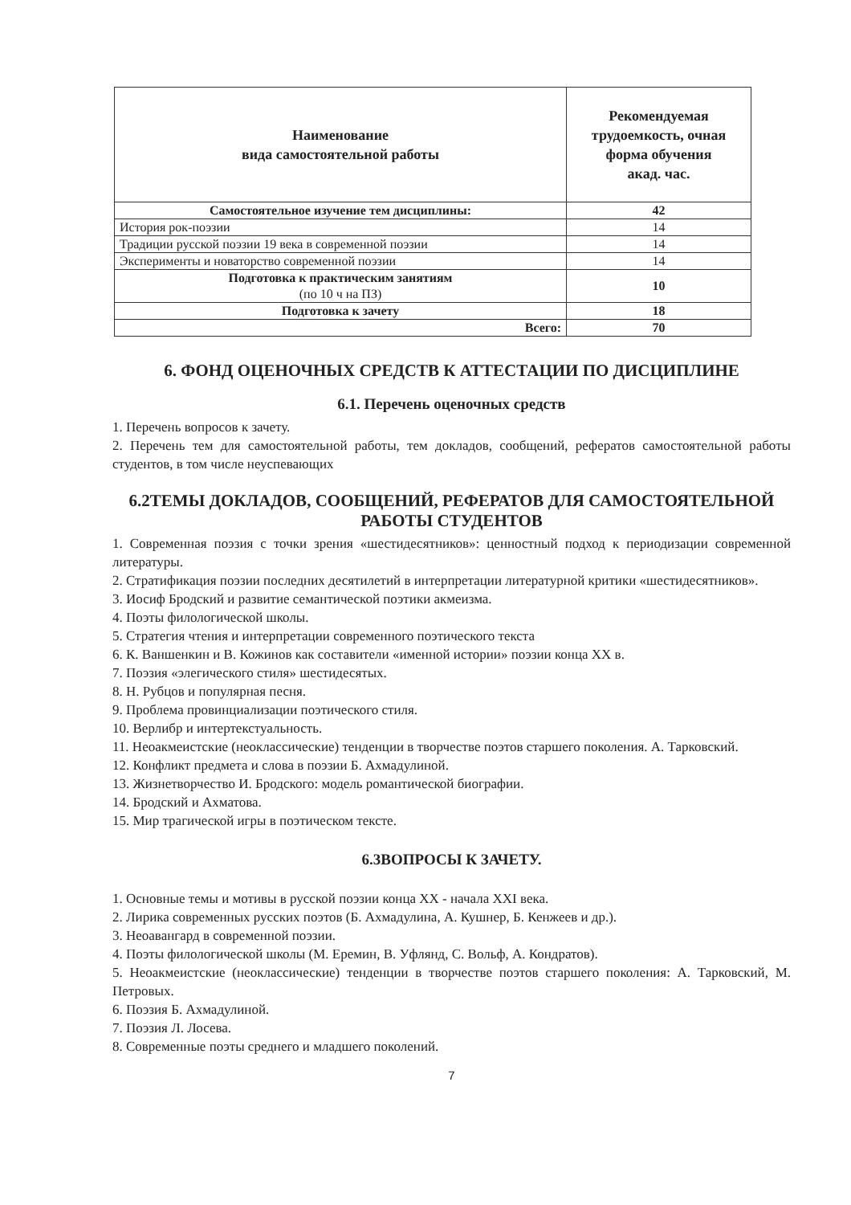| Наименование вида самостоятельной работы | Рекомендуемая трудоемкость, очная форма обучения акад. час. |
| --- | --- |
| Самостоятельное изучение тем дисциплины: | 42 |
| История рок-поэзии | 14 |
| Традиции русской поэзии 19 века в современной поэзии | 14 |
| Эксперименты и новаторство современной поэзии | 14 |
| Подготовка к практическим занятиям (по 10 ч на ПЗ) | 10 |
| Подготовка к зачету | 18 |
| Всего: | 70 |
6. ФОНД ОЦЕНОЧНЫХ СРЕДСТВ К АТТЕСТАЦИИ ПО ДИСЦИПЛИНЕ
6.1. Перечень оценочных средств
1. Перечень вопросов к зачету.
2. Перечень тем для самостоятельной работы, тем докладов, сообщений, рефератов самостоятельной работы студентов, в том числе неуспевающих
6.2ТЕМЫ ДОКЛАДОВ, СООБЩЕНИЙ, РЕФЕРАТОВ ДЛЯ САМОСТОЯТЕЛЬНОЙ РАБОТЫ СТУДЕНТОВ
1. Современная поэзия с точки зрения «шестидесятников»: ценностный подход к периодизации современной литературы.
2. Стратификация поэзии последних десятилетий в интерпретации литературной критики «шестидесятников».
3. Иосиф Бродский и развитие семантической поэтики акмеизма.
4. Поэты филологической школы.
5. Стратегия чтения и интерпретации современного поэтического текста
6. К. Ваншенкин и В. Кожинов как составители «именной истории» поэзии конца XX в.
7. Поэзия «элегического стиля» шестидесятых.
8. Н. Рубцов и популярная песня.
9. Проблема провинциализации поэтического стиля.
10. Верлибр и интертекстуальность.
11. Неоакмеистские (неоклассические) тенденции в творчестве поэтов старшего поколения. А. Тарковский.
12. Конфликт предмета и слова в поэзии Б. Ахмадулиной.
13. Жизнетворчество И. Бродского: модель романтической биографии.
14. Бродский и Ахматова.
15. Мир трагической игры в поэтическом тексте.
6.3ВОПРОСЫ К ЗАЧЕТУ.
1. Основные темы и мотивы в русской поэзии конца XX - начала XXI века.
2. Лирика современных русских поэтов (Б. Ахмадулина, А. Кушнер, Б. Кенжеев и др.).
3. Неоавангард в современной поэзии.
4. Поэты филологической школы (М. Еремин, В. Уфлянд, С. Вольф, А. Кондратов).
5. Неоакмеистские (неоклассические) тенденции в творчестве поэтов старшего поколения: А. Тарковский, М. Петровых.
6. Поэзия Б. Ахмадулиной.
7. Поэзия Л. Лосева.
8. Современные поэты среднего и младшего поколений.
7